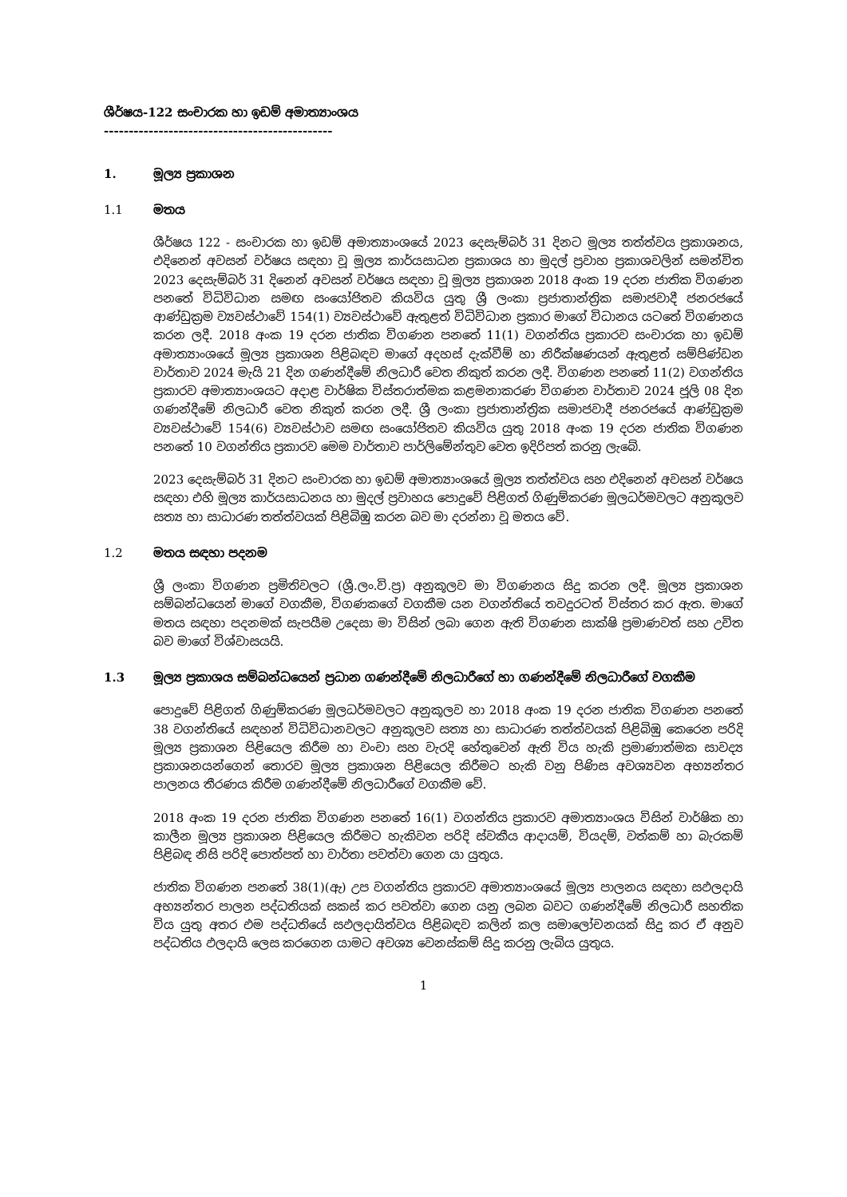ශීර්ෂය-122 සංචාරක හා ඉඩම් අමාත්‍යාංශය
----------------------------------------------
1. මූල්‍ය ප්‍රකාශන
1.1 මතය
ශීර්ෂය 122 - සංචාරක හා ඉඩම් අමාත්‍යාංශයේ 2023 දෙසැම්බර් 31 දිනට මූල්‍ය තත්ත්වය ප්‍රකාශනය, එදිනෙන් අවසන් වර්ෂය සඳහා වූ මූල්‍ය කාර්යසාධන ප්‍රකාශය හා මුදල් ප්‍රවාහ ප්‍රකාශවලින් සමන්විත 2023 දෙසැම්බර් 31 දිනෙන් අවසන් වර්ෂය සඳහා වූ මූල්‍ය ප්‍රකාශන 2018 අංක 19 දරන ජාතික විගණන පනතේ විධිවිධාන සමඟ සංයෝජිතව කියවිය යුතු ශ්‍රී ලංකා ප්‍රජාතාන්ත්‍රික සමාජවාදී ජනරජයේ ආණ්ඩුක්‍රම ව්‍යවස්ථාවේ 154(1) ව්‍යවස්ථාවේ ඇතුළත් විධිවිධාන ප්‍රකාර මාගේ විධානය යටතේ විගණනය කරන ලදී. 2018 අංක 19 දරන ජාතික විගණන පනතේ 11(1) වගන්තිය ප්‍රකාරව සංචාරක හා ඉඩම් අමාත්‍යාංශයේ මූල්‍ය ප්‍රකාශන පිළිබඳව මාගේ අදහස් දැක්වීම් හා නිරීක්ෂණයන් ඇතුළත් සම්පිණ්ඩන වාර්තාව 2024 මැයි 21 දින ගණන්දීමේ නිලධාරී වෙත නිකුත් කරන ලදී. විගණන පනතේ 11(2) වගන්තිය ප්‍රකාරව අමාත්‍යාංශයට අදාළ වාර්ෂික විස්තරාත්මක කළමනාකරණ විගණන වාර්තාව 2024 ජූලි 08 දින ගණන්දීමේ නිලධාරී වෙත නිකුත් කරන ලදී. ශ්‍රී ලංකා ප්‍රජාතාන්ත්‍රික සමාජවාදී ජනරජයේ ආණ්ඩුක්‍රම ව්‍යවස්ථාවේ 154(6) ව්‍යවස්ථාව සමඟ සංයෝජිතව කියවිය යුතු 2018 අංක 19 දරන ජාතික විගණන පනතේ 10 වගන්තිය ප්‍රකාරව මෙම වාර්තාව පාර්ලිමේන්තුව වෙත ඉදිරිපත් කරනු ලැබේ.
2023 දෙසැම්බර් 31 දිනට සංචාරක හා ඉඩම් අමාත්‍යාංශයේ මූල්‍ය තත්ත්වය සහ එදිනෙන් අවසන් වර්ෂය සඳහා එහි මූල්‍ය කාර්යසාධනය හා මුදල් ප්‍රවාහය පොදුවේ පිළිගත් ගිණුම්කරණ මූලධර්මවලට අනුකූලව සත්‍ය හා සාධාරණ තත්ත්වයක් පිළිබිඹු කරන බව මා දරන්නා වූ මතය වේ.
1.2 මතය සඳහා පදනම
ශ්‍රී ලංකා විගණන ප්‍රමිතිවලට (ශ්‍රී.ලං.වි.ප්‍ර) අනුකූලව මා විගණනය සිදු කරන ලදී. මූල්‍ය ප්‍රකාශන සම්බන්ධයෙන් මාගේ වගකීම, විගණකගේ වගකීම යන වගන්තියේ තවදුරටත් විස්තර කර ඇත. මාගේ මතය සඳහා පදනමක් සැපයීම උදෙසා මා විසින් ලබා ගෙන ඇති විගණන සාක්ෂි ප්‍රමාණවත් සහ උචිත බව මාගේ විශ්වාසයයි.
1.3 මූල්‍ය ප්‍රකාශය සම්බන්ධයෙන් ප්‍රධාන ගණන්දීමේ නිලධාරීගේ හා ගණන්දීමේ නිලධාරීගේ වගකීම
පොදුවේ පිළිගත් ගිණුම්කරණ මූලධර්මවලට අනුකූලව හා 2018 අංක 19 දරන ජාතික විගණන පනතේ 38 වගන්තියේ සඳහන් විධිවිධානවලට අනුකූලව සත්‍ය හා සාධාරණ තත්ත්වයක් පිළිබිඹු කෙරෙන පරිදි මූල්‍ය ප්‍රකාශන පිළියෙල කිරීම හා වංචා සහ වැරදි හේතුවෙන් ඇති විය හැකි ප්‍රමාණාත්මක සාවද්‍ය ප්‍රකාශනයන්ගෙන් තොරව මූල්‍ය ප්‍රකාශන පිළියෙල කිරීමට හැකි වනු පිණිස අවශ්‍යවන අභ්‍යන්තර පාලනය තීරණය කිරීම ගණන්දීමේ නිලධාරීගේ වගකීම වේ.
2018 අංක 19 දරන ජාතික විගණන පනතේ 16(1) වගන්තිය ප්‍රකාරව අමාත්‍යාංශය විසින් වාර්ෂික හා කාලීන මූල්‍ය ප්‍රකාශන පිළියෙල කිරීමට හැකිවන පරිදි ස්වකීය ආදායම්, වියදම්, වත්කම් හා බැරකම් පිළිබඳ නිසි පරිදි පොත්පත් හා වාර්තා පවත්වා ගෙන යා යුතුය.
ජාතික විගණන පනතේ 38(1)(ඇ) උප වගන්තිය ප්‍රකාරව අමාත්‍යාංශයේ මූල්‍ය පාලනය සඳහා සඵලදායි අභ්‍යන්තර පාලන පද්ධතියක් සකස් කර පවත්වා ගෙන යනු ලබන බවට ගණන්දීමේ නිලධාරී සහතික විය යුතු අතර එම පද්ධතියේ සඵලදායිත්වය පිළිබඳව කලින් කල සමාලෝචනයක් සිදු කර ඒ අනුව පද්ධතිය ඵලදායි ලෙස කරගෙන යාමට අවශ්‍ය වෙනස්කම් සිදු කරනු ලැබිය යුතුය.
1